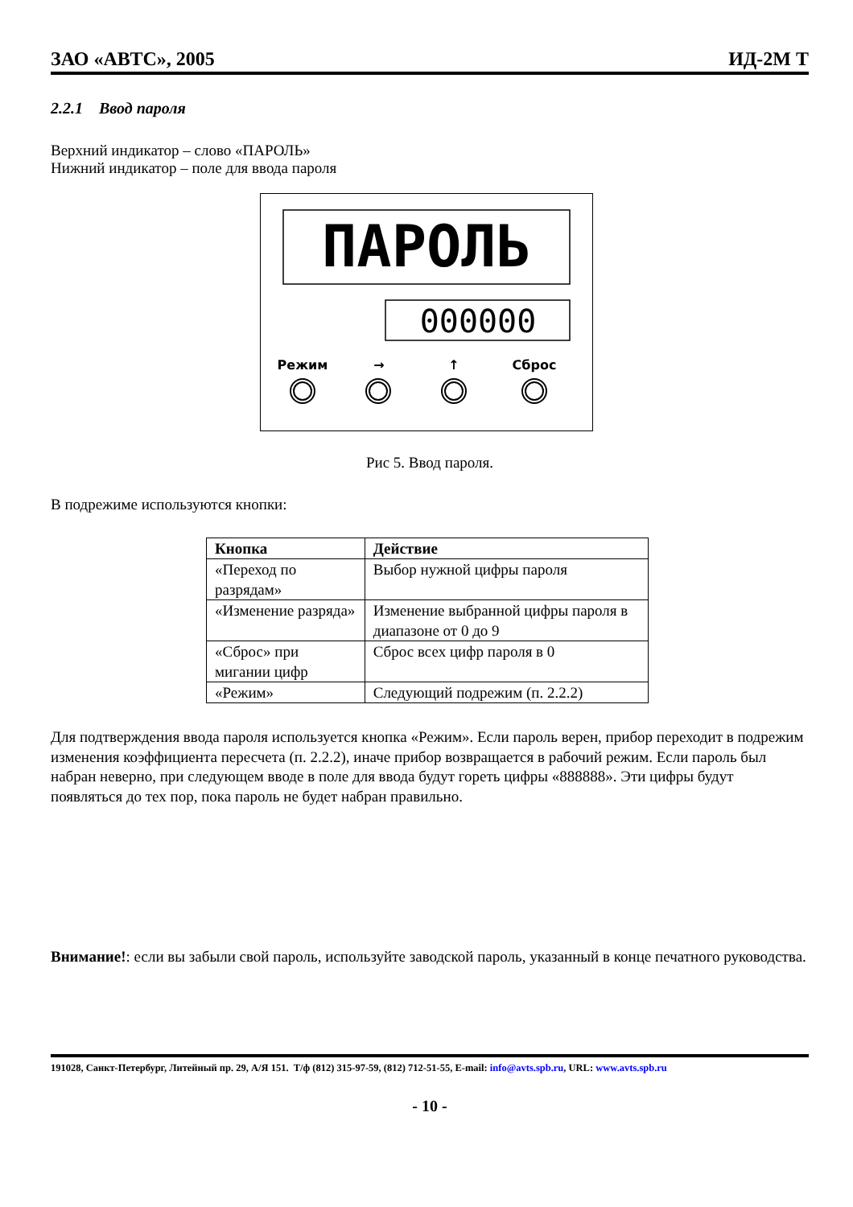ЗАО «АВТС», 2005 ИД-2М Т
2.2.1 Ввод пароля
Верхний индикатор – слово «ПАРОЛЬ»
Нижний индикатор – поле для ввода пароля
ПAPOЛЬ
000000
Режим
→
↑
Сброс
Рис 5. Ввод пароля.
В подрежиме используются кнопки:
| Кнопка | Действие |
| --- | --- |
| «Переход по разрядам» | Выбор нужной цифры пароля |
| «Изменение разряда» | Изменение выбранной цифры пароля в диапазоне от 0 до 9 |
| «Сброс» при мигании цифр | Сброс всех цифр пароля в 0 |
| «Режим» | Следующий подрежим (п. 2.2.2) |
Для подтверждения ввода пароля используется кнопка «Режим». Если пароль верен, прибор переходит в подрежим изменения коэффициента пересчета (п. 2.2.2), иначе прибор возвращается в рабочий режим. Если пароль был набран неверно, при следующем вводе в поле для ввода будут гореть цифры «888888». Эти цифры будут появляться до тех пор, пока пароль не будет набран правильно.
Внимание!: если вы забыли свой пароль, используйте заводской пароль, указанный в конце печатного руководства.
191028, Санкт-Петербург, Литейный пр. 29, А/Я 151. Т/ф (812) 315-97-59, (812) 712-51-55, E-mail: info@avts.spb.ru, URL: www.avts.spb.ru
- 10 -